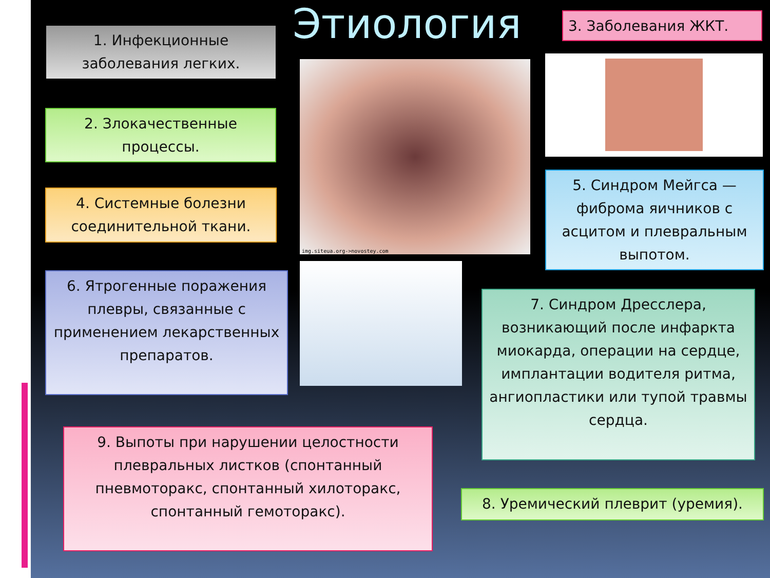Этиология
1. Инфекционные заболевания легких.
3. Заболевания ЖКТ.
2. Злокачественные процессы.
4. Системные болезни соединительной ткани.
img.siteua.org->novostey.com
5. Синдром Мейгса — фиброма яичников с асцитом и плевральным выпотом.
6. Ятрогенные поражения плевры, связанные с применением лекарственных препаратов.
7. Синдром Дресслера, возникающий после инфаркта миокарда, операции на сердце, имплантации водителя ритма, ангиопластики или тупой травмы сердца.
9. Выпоты при нарушении целостности плевральных листков (спонтанный пневмоторакс, спонтанный хилоторакс, спонтанный гемоторакс).
8. Уремический плеврит (уремия).